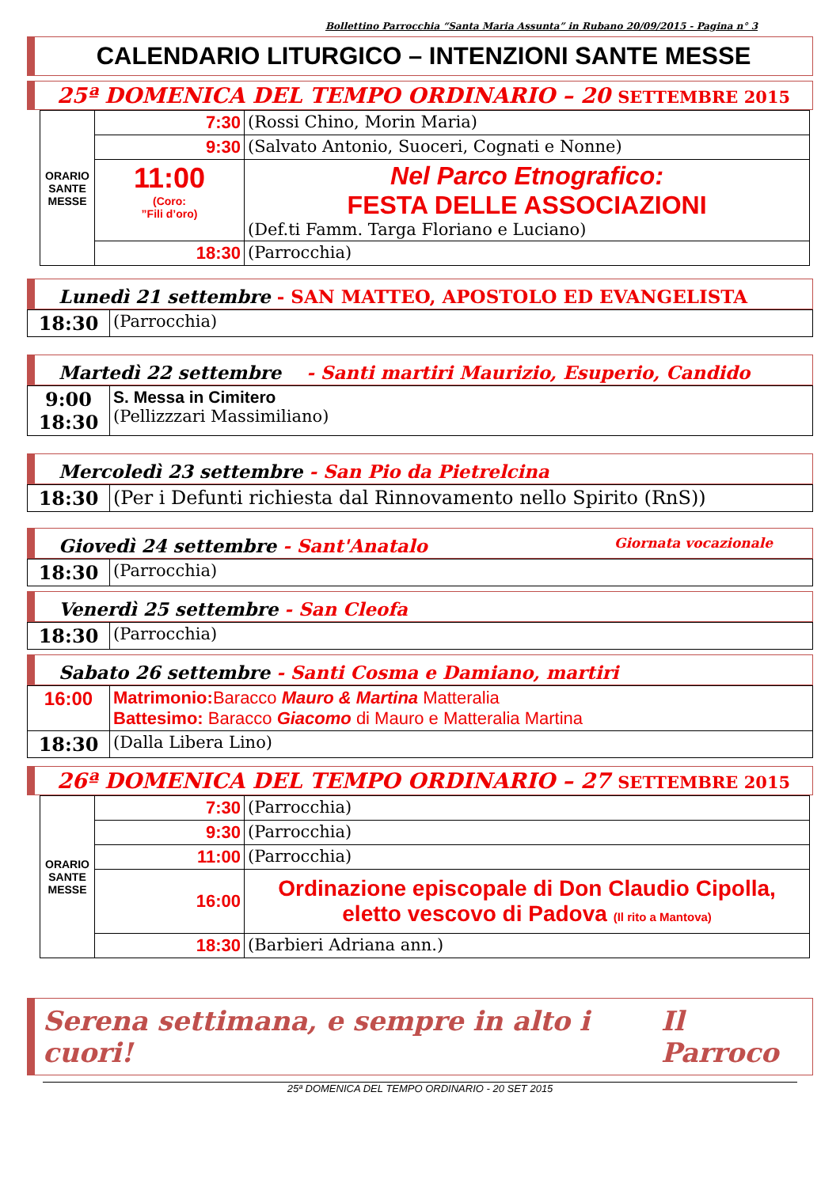Bollettino Parrocchia “Santa Maria Assunta” in Rubano 20/09/2015 - Pagina n° 3
CALENDARIO LITURGICO – INTENZIONI SANTE MESSE
25ª DOMENICA DEL TEMPO ORDINARIO – 20 SETTEMBRE 2015
| ORARIO SANTE MESSE | 7:30 | (Rossi Chino, Morin Maria) |
| | 9:30 | (Salvato Antonio, Suoceri, Cognati e Nonne) |
| | 11:00 (Coro: ”Fili d’oro) | Nel Parco Etnografico: FESTA DELLE ASSOCIAZIONI (Def.ti Famm. Targa Floriano e Luciano) |
| | 18:30 | (Parrocchia) |
Lunedì 21 settembre - SAN MATTEO, APOSTOLO ED EVANGELISTA
| 18:30 | (Parrocchia) |
Martedì 22 settembre - Santi martiri Maurizio, Esuperio, Candido
| 9:00 18:30 | S. Messa in Cimitero (Pellizzzari Massimiliano) |
Mercoledì 23 settembre - San Pio da Pietrelcina
| 18:30 | (Per i Defunti richiesta dal Rinnovamento nello Spirito (RnS)) |
Giovedì 24 settembre - Sant'Anatalo Giornata vocazionale
| 18:30 | (Parrocchia) |
Venerdì 25 settembre - San Cleofa
| 18:30 | (Parrocchia) |
Sabato 26 settembre - Santi Cosma e Damiano, martiri
| 16:00 | Matrimonio: Baracco Mauro & Martina Matteralia Battesimo: Baracco Giacomo di Mauro e Matteralia Martina |
| 18:30 | (Dalla Libera Lino) |
26ª DOMENICA DEL TEMPO ORDINARIO – 27 SETTEMBRE 2015
| ORARIO SANTE MESSE | 7:30 | (Parrocchia) |
| | 9:30 | (Parrocchia) |
| | 11:00 | (Parrocchia) |
| | 16:00 | Ordinazione episcopale di Don Claudio Cipolla, eletto vescovo di Padova (Il rito a Mantova) |
| | 18:30 | (Barbieri Adriana ann.) |
Serena settimana, e sempre in alto i cuori! Il Parroco
25ª DOMENICA DEL TEMPO ORDINARIO - 20 SET 2015